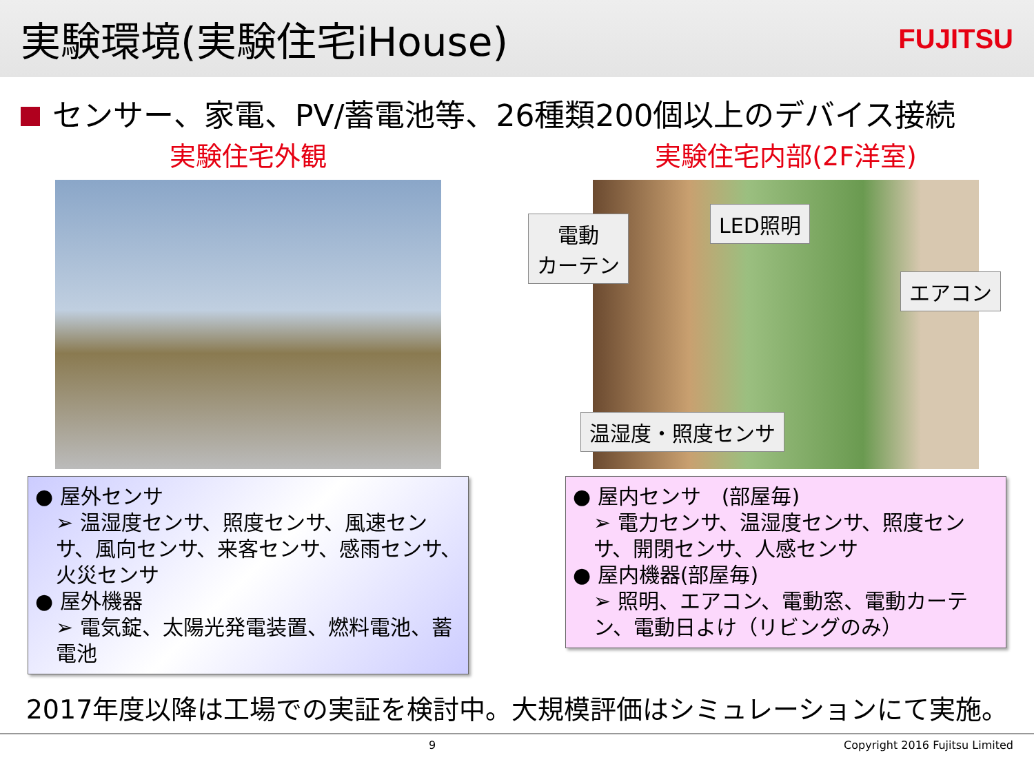実験環境(実験住宅iHouse)
FUJITSU
センサー、家電、PV/蓄電池等、26種類200個以上のデバイス接続
実験住宅外観
● 屋外センサ
➢ 温湿度センサ、照度センサ、風速センサ、風向センサ、来客センサ、感雨センサ、火災センサ
● 屋外機器
➢ 電気錠、太陽光発電装置、燃料電池、蓄電池
実験住宅内部(2F洋室)
● 屋内センサ　(部屋毎)
➢ 電力センサ、温湿度センサ、照度センサ、開閉センサ、人感センサ
● 屋内機器(部屋毎)
➢ 照明、エアコン、電動窓、電動カーテン、電動日よけ（リビングのみ）
電動
カーテン
LED照明
エアコン
温湿度・照度センサ
2017年度以降は工場での実証を検討中。大規模評価はシミュレーションにて実施。
9 Copyright 2016 Fujitsu Limited